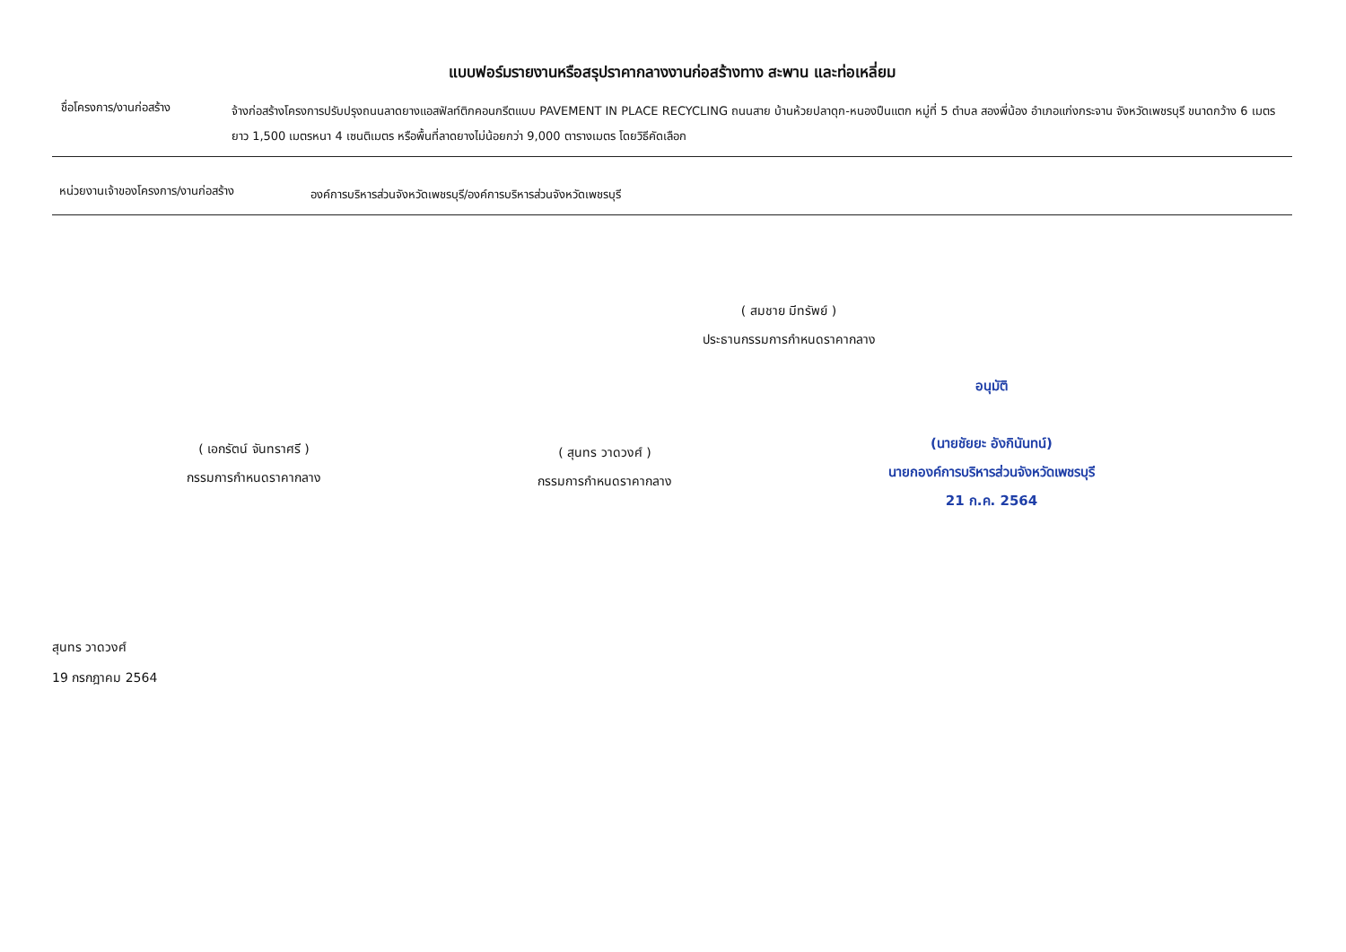แบบฟอร์มรายงานหรือสรุปราคากลางงานก่อสร้างทาง สะพาน และท่อเหลี่ยม
ชื่อโครงการ/งานก่อสร้าง
จ้างก่อสร้างโครงการปรับปรุงถนนลาดยางแอสฟัลท์ติกคอนกรีตแบบ PAVEMENT IN PLACE RECYCLING ถนนสาย บ้านห้วยปลาดุก-หนองปืนแตก หมู่ที่ 5 ตำบล สองพี่น้อง อำเภอแก่งกระจาน จังหวัดเพชรบุรี ขนาดกว้าง 6 เมตร ยาว 1,500 เมตรหนา 4 เซนติเมตร หรือพื้นที่ลาดยางไม่น้อยกว่า 9,000 ตารางเมตร โดยวิธีคัดเลือก
หน่วยงานเจ้าของโครงการ/งานก่อสร้าง
องค์การบริหารส่วนจังหวัดเพชรบุรี/องค์การบริหารส่วนจังหวัดเพชรบุรี
( สมชาย มีทรัพย์ )
ประธานกรรมการกำหนดราคากลาง
( เอกรัตน์ จันทราศรี )
กรรมการกำหนดราคากลาง
( สุนทร วาดวงศ์ )
กรรมการกำหนดราคากลาง
อนุมัติ
(นายชัยยะ อังกินันทน์)
นายกองค์การบริหารส่วนจังหวัดเพชรบุรี
21 ก.ค. 2564
สุนทร วาดวงศ์
19 กรกฎาคม 2564